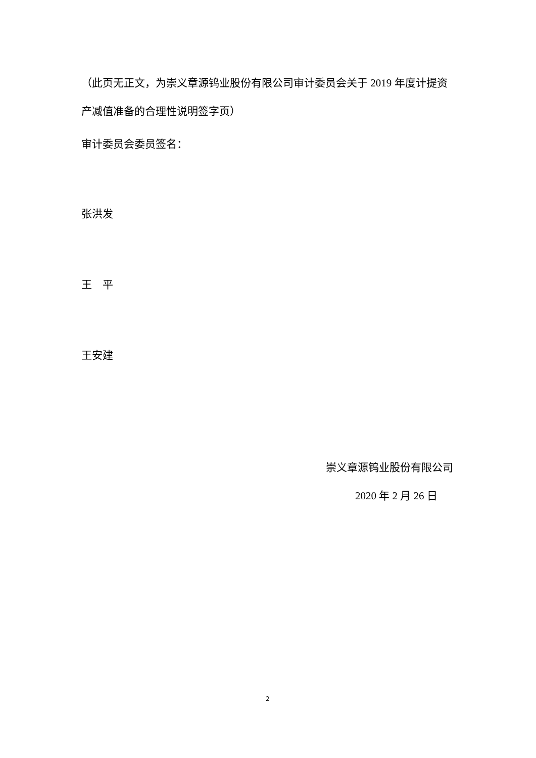（此页无正文，为崇义章源钨业股份有限公司审计委员会关于 2019 年度计提资产减值准备的合理性说明签字页）
审计委员会委员签名：
张洪发
王　平
王安建
崇义章源钨业股份有限公司
2020 年 2 月 26 日
2